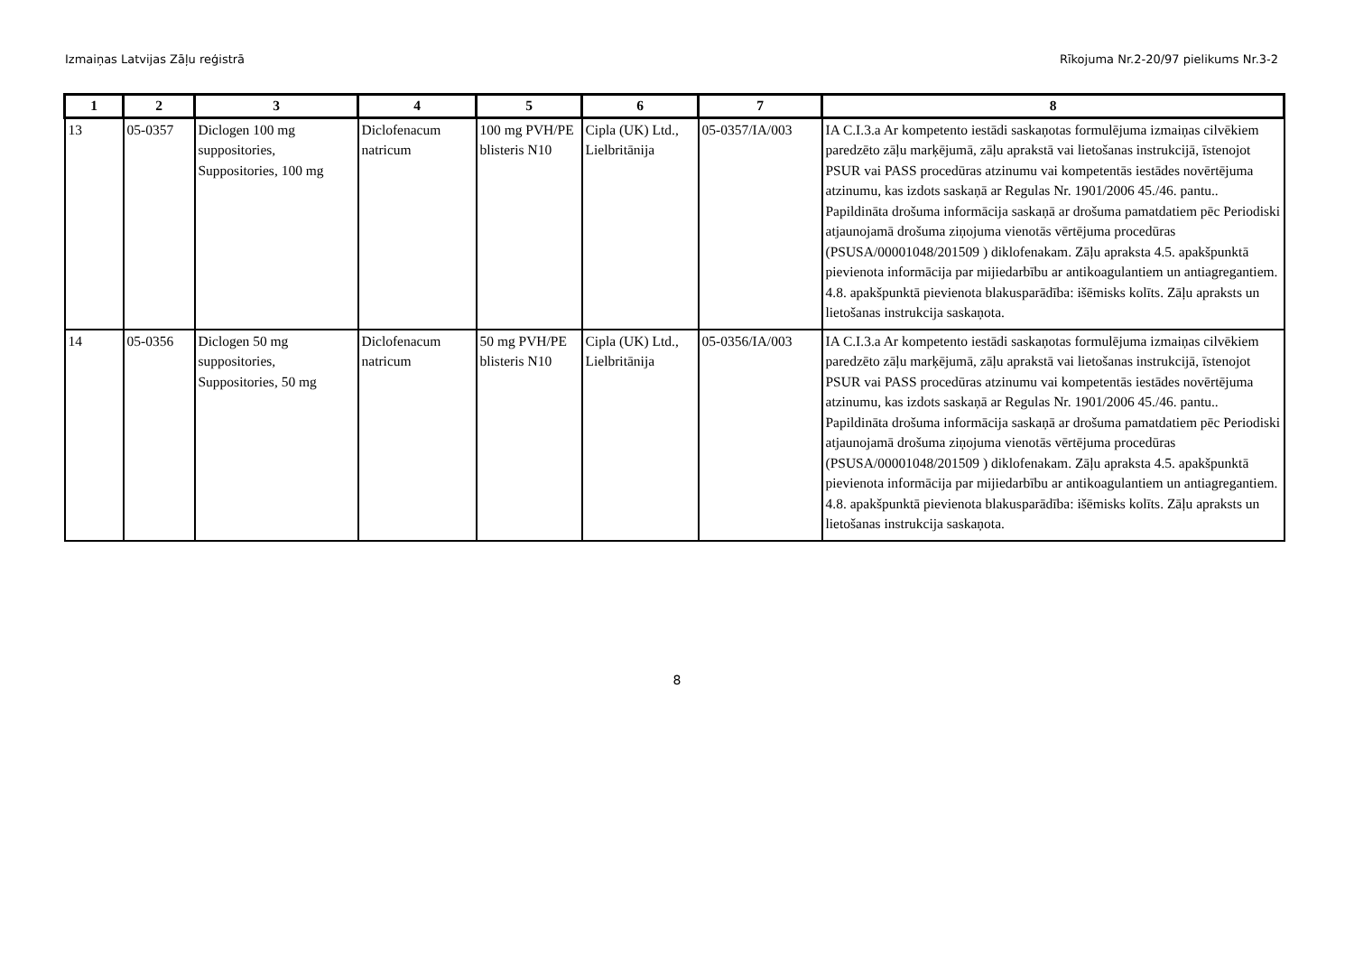Izmaiņas Latvijas Zāļu reģistrā Rīkojuma Nr.2-20/97 pielikums Nr.3-2
| 1 | 2 | 3 | 4 | 5 | 6 | 7 | 8 |
| --- | --- | --- | --- | --- | --- | --- | --- |
| 13 | 05-0357 | Diclogen 100 mg suppositories, Suppositories, 100 mg | Diclofenacum natricum | 100 mg PVH/PE blisteris N10 | Cipla (UK) Ltd., Lielbritānija | 05-0357/IA/003 | IA C.I.3.a Ar kompetento iestādi saskaņotas formulējuma izmaiņas cilvēkiem paredzēto zāļu marķējumā, zāļu aprakstā vai lietošanas instrukcijā, īstenojot PSUR vai PASS procedūras atzinumu vai kompetentās iestādes novērtējuma atzinumu, kas izdots saskaņā ar Regulas Nr. 1901/2006 45./46. pantu.. Papildināta drošuma informācija saskaņā ar drošuma pamatdatiem pēc Periodiski atjaunojamā drošuma ziņojuma vienotās vērtējuma procedūras (PSUSA/00001048/201509 ) diklofenakam. Zāļu apraksta 4.5. apakšpunktā pievienota informācija par mijiedarbību ar antikoagulantiem un antiagregantiem. 4.8. apakšpunktā pievienota blakusparādība: išēmisks kolīts. Zāļu apraksts un lietošanas instrukcija saskaņota. |
| 14 | 05-0356 | Diclogen 50 mg suppositories, Suppositories, 50 mg | Diclofenacum natricum | 50 mg PVH/PE blisteris N10 | Cipla (UK) Ltd., Lielbritānija | 05-0356/IA/003 | IA C.I.3.a Ar kompetento iestādi saskaņotas formulējuma izmaiņas cilvēkiem paredzēto zāļu marķējumā, zāļu aprakstā vai lietošanas instrukcijā, īstenojot PSUR vai PASS procedūras atzinumu vai kompetentās iestādes novērtējuma atzinumu, kas izdots saskaņā ar Regulas Nr. 1901/2006 45./46. pantu.. Papildināta drošuma informācija saskaņā ar drošuma pamatdatiem pēc Periodiski atjaunojamā drošuma ziņojuma vienotās vērtējuma procedūras (PSUSA/00001048/201509 ) diklofenakam. Zāļu apraksta 4.5. apakšpunktā pievienota informācija par mijiedarbību ar antikoagulantiem un antiagregantiem. 4.8. apakšpunktā pievienota blakusparādība: išēmisks kolīts. Zāļu apraksts un lietošanas instrukcija saskaņota. |
8